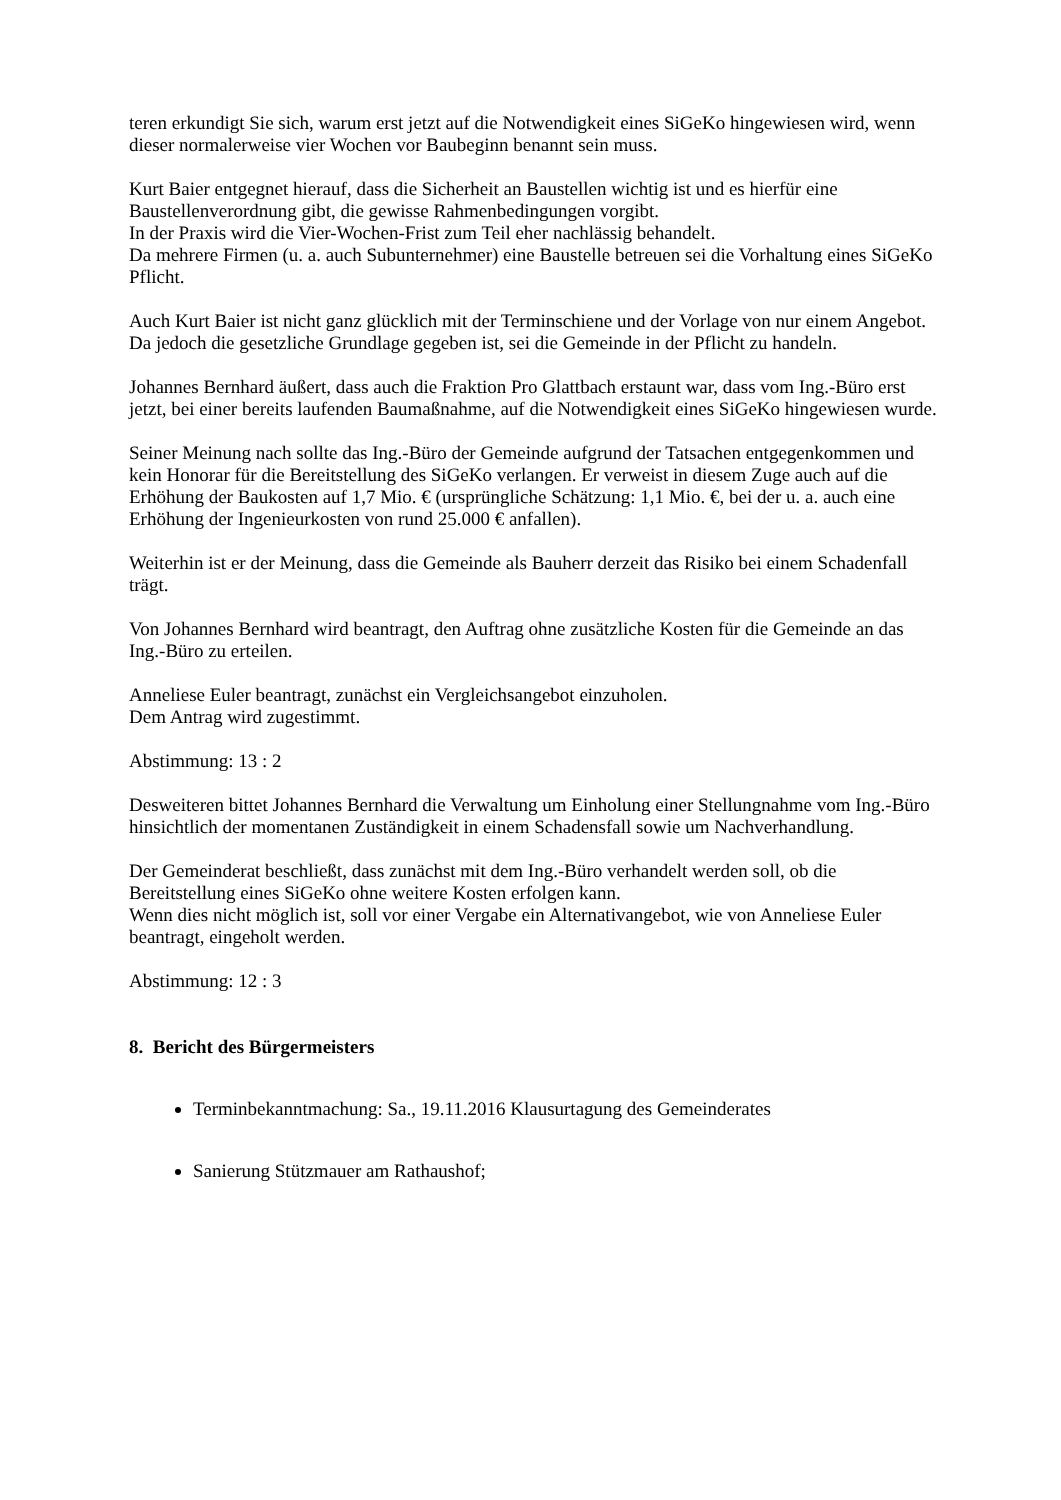teren erkundigt Sie sich, warum erst jetzt auf die Notwendigkeit eines SiGeKo hingewiesen wird, wenn dieser normalerweise vier Wochen vor Baubeginn benannt sein muss.
Kurt Baier entgegnet hierauf, dass die Sicherheit an Baustellen wichtig ist und es hierfür eine Baustellenverordnung gibt, die gewisse Rahmenbedingungen vorgibt.
In der Praxis wird die Vier-Wochen-Frist zum Teil eher nachlässig behandelt.
Da mehrere Firmen (u. a. auch Subunternehmer) eine Baustelle betreuen sei die Vorhaltung eines SiGeKo Pflicht.
Auch Kurt Baier ist nicht ganz glücklich mit der Terminschiene und der Vorlage von nur einem Angebot. Da jedoch die gesetzliche Grundlage gegeben ist, sei die Gemeinde in der Pflicht zu handeln.
Johannes Bernhard äußert, dass auch die Fraktion Pro Glattbach erstaunt war, dass vom Ing.-Büro erst jetzt, bei einer bereits laufenden Baumaßnahme, auf die Notwendigkeit eines SiGeKo hingewiesen wurde.
Seiner Meinung nach sollte das Ing.-Büro der Gemeinde aufgrund der Tatsachen entgegenkommen und kein Honorar für die Bereitstellung des SiGeKo verlangen. Er verweist in diesem Zuge auch auf die Erhöhung der Baukosten auf 1,7 Mio. € (ursprüngliche Schätzung: 1,1 Mio. €, bei der u. a. auch eine Erhöhung der Ingenieurkosten von rund 25.000 € anfallen).
Weiterhin ist er der Meinung, dass die Gemeinde als Bauherr derzeit das Risiko bei einem Schadenfall trägt.
Von Johannes Bernhard wird beantragt, den Auftrag ohne zusätzliche Kosten für die Gemeinde an das Ing.-Büro zu erteilen.
Anneliese Euler beantragt, zunächst ein Vergleichsangebot einzuholen.
Dem Antrag wird zugestimmt.
Abstimmung: 13 : 2
Desweiteren bittet Johannes Bernhard die Verwaltung um Einholung einer Stellungnahme vom Ing.-Büro hinsichtlich der momentanen Zuständigkeit in einem Schadensfall sowie um Nachverhandlung.
Der Gemeinderat beschließt, dass zunächst mit dem Ing.-Büro verhandelt werden soll, ob die Bereitstellung eines SiGeKo ohne weitere Kosten erfolgen kann.
Wenn dies nicht möglich ist, soll vor einer Vergabe ein Alternativangebot, wie von Anneliese Euler beantragt, eingeholt werden.
Abstimmung: 12 : 3
8. Bericht des Bürgermeisters
Terminbekanntmachung: Sa., 19.11.2016 Klausurtagung des Gemeinderates
Sanierung Stützmauer am Rathaushof;